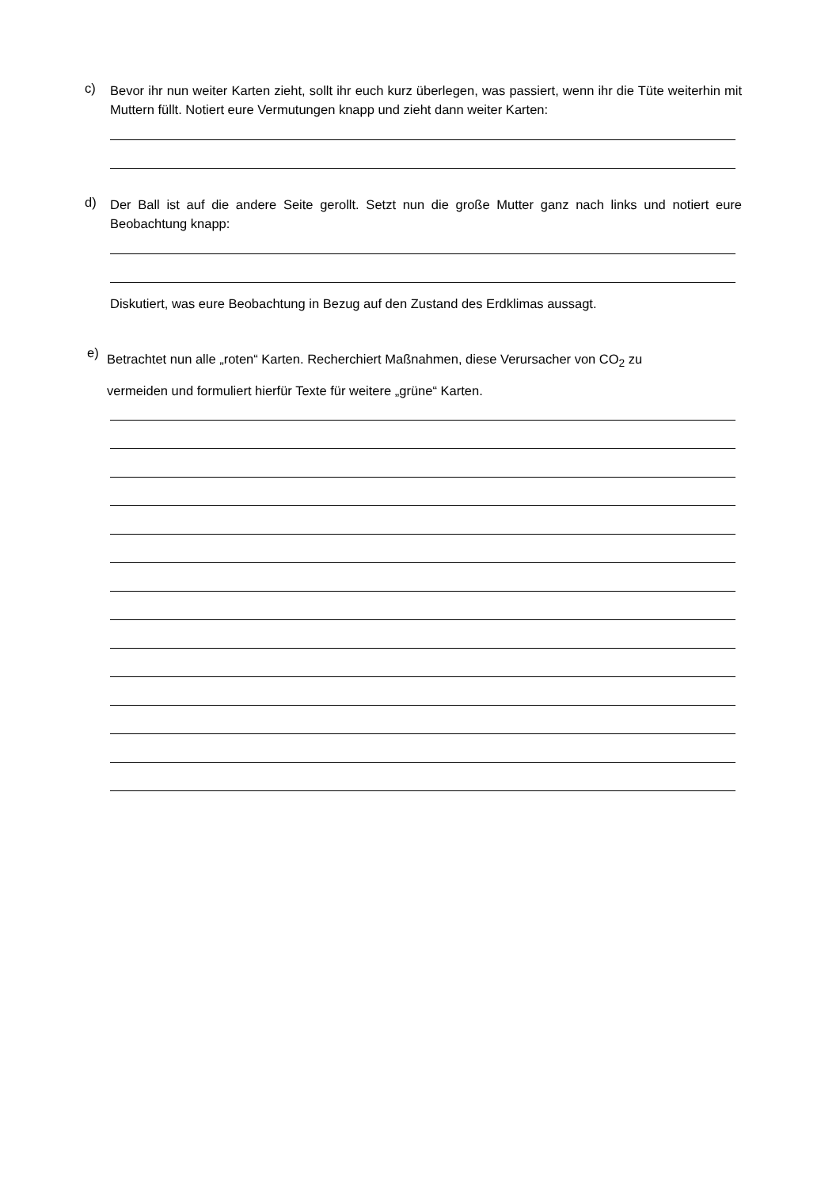c)
Bevor ihr nun weiter Karten zieht, sollt ihr euch kurz überlegen, was passiert, wenn ihr die Tüte weiterhin mit Muttern füllt. Notiert eure Vermutungen knapp und zieht dann weiter Karten:
d)
Der Ball ist auf die andere Seite gerollt. Setzt nun die große Mutter ganz nach links und notiert eure Beobachtung knapp:
Diskutiert, was eure Beobachtung in Bezug auf den Zustand des Erdklimas aussagt.
e)
Betrachtet nun alle „roten“ Karten. Recherchiert Maßnahmen, diese Verursacher von CO<sub>2</sub> zu
vermeiden und formuliert hierfür Texte für weitere „grüne“ Karten.